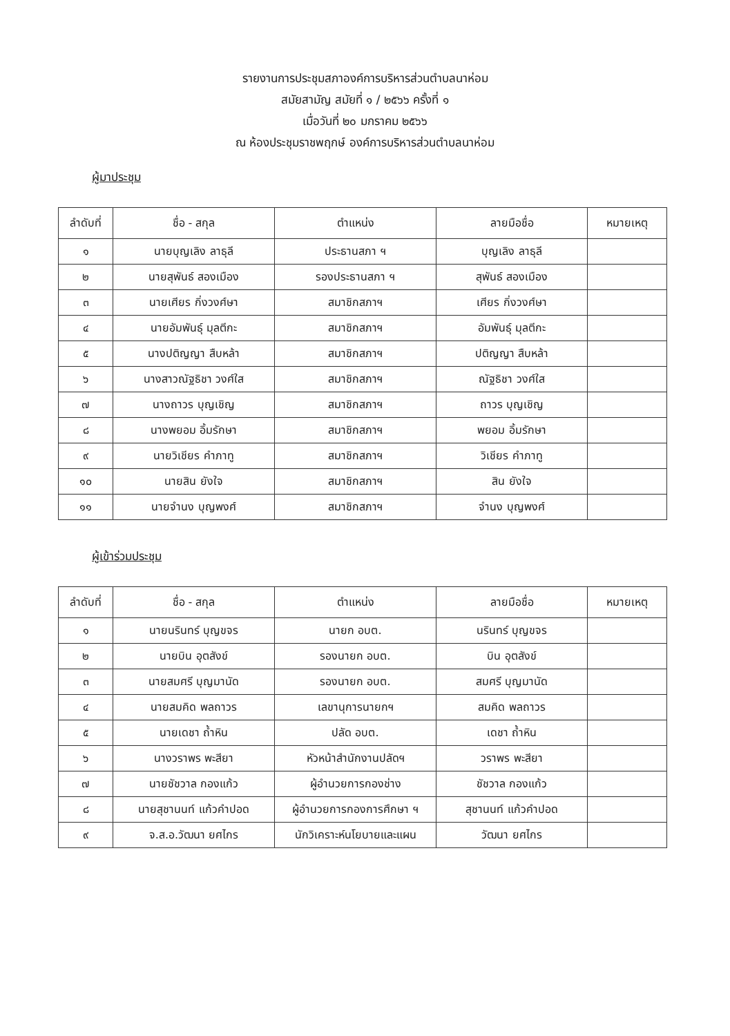รายงานการประชุมสภาองค์การบริหารส่วนตำบลนาห่อม
สมัยสามัญ สมัยที่ ๑ / ๒๕๖๖ ครั้งที่ ๑
เมื่อวันที่ ๒๐ มกราคม ๒๕๖๖
ณ ห้องประชุมราชพฤกษ์ องค์การบริหารส่วนตำบลนาห่อม
ผู้มาประชุม
| ลำดับที่ | ชื่อ - สกุล | ตำแหน่ง | ลายมือชื่อ | หมายเหตุ |
| --- | --- | --- | --- | --- |
| ๑ | นายบุญเลิง ลาธุลี | ประธานสภา ฯ | บุญเลิง ลาธุลี | |
| ๒ | นายสุพันธ์ สองเมือง | รองประธานสภา ฯ | สุพันธ์ สองเมือง | |
| ๓ | นายเศียร กิ่งวงศ์ษา | สมาชิกสภาฯ | เศียร กิ่งวงศ์ษา | |
| ๔ | นายอัมพันธุ์ มุลตีกะ | สมาชิกสภาฯ | อัมพันธุ์ มุลตีกะ | |
| ๕ | นางปติญญา สืบหล้า | สมาชิกสภาฯ | ปติญญา สืบหล้า | |
| ๖ | นางสาวณัฐธิชา วงศ์ใส | สมาชิกสภาฯ | ณัฐธิชา วงศ์ใส | |
| ๗ | นางถาวร บุญเชิญ | สมาชิกสภาฯ | ถาวร บุญเชิญ | |
| ๘ | นางพยอม อิ้มรักษา | สมาชิกสภาฯ | พยอม อิ้มรักษา | |
| ๙ | นายวิเชียร คำภาทู | สมาชิกสภาฯ | วิเชียร คำภาทู | |
| ๑๐ | นายสิน ยังใจ | สมาชิกสภาฯ | สิน ยังใจ | |
| ๑๑ | นายจำนง บุญพงศ์ | สมาชิกสภาฯ | จำนง บุญพงศ์ | |
ผู้เข้าร่วมประชุม
| ลำดับที่ | ชื่อ - สกุล | ตำแหน่ง | ลายมือชื่อ | หมายเหตุ |
| --- | --- | --- | --- | --- |
| ๑ | นายนรินทร์ บุญขจร | นายก อบต. | นรินทร์ บุญขจร | |
| ๒ | นายบิน อุตสังข์ | รองนายก อบต. | บิน อุตสังข์ | |
| ๓ | นายสมศรี บุญมานัด | รองนายก อบต. | สมศรี บุญมานัด | |
| ๔ | นายสมคิด พลถาวร | เลขานุการนายกฯ | สมคิด พลถาวร | |
| ๕ | นายเดชา ถ้ำหิน | ปลัด อบต. | เดชา ถ้ำหิน | |
| ๖ | นางวราพร พะสียา | หัวหน้าสำนักงานปลัดฯ | วราพร พะสียา | |
| ๗ | นายชัชวาล กองแก้ว | ผู้อำนวยการกองช่าง | ชัชวาล กองแก้ว | |
| ๘ | นายสุชานนท์ แก้วคำปอด | ผู้อำนวยการกองการศึกษา ฯ | สุชานนท์ แก้วคำปอด | |
| ๙ | จ.ส.อ.วัฒนา ยศไกร | นักวิเคราะห์นโยบายและแผน | วัฒนา ยศไกร | |